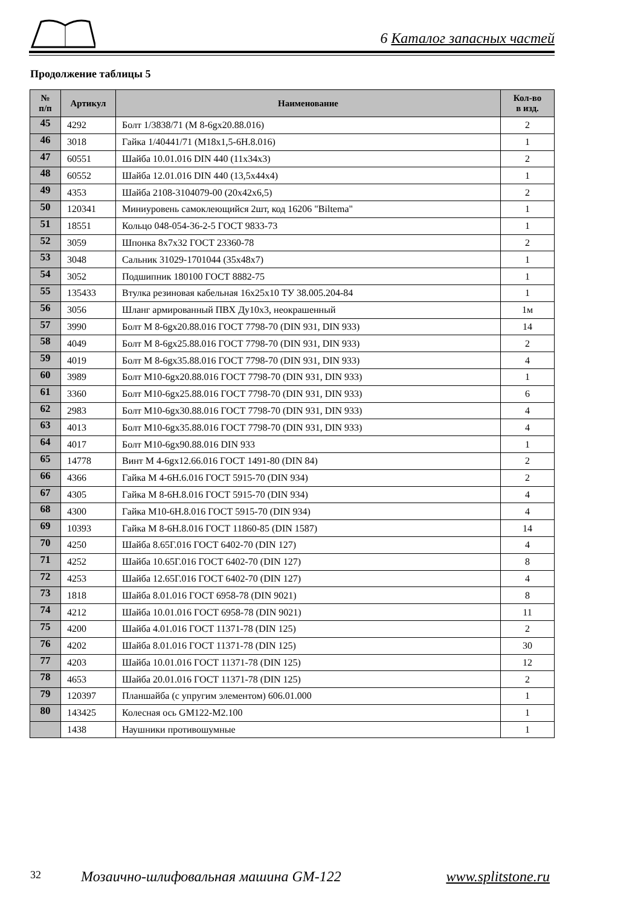6 Каталог запасных частей
Продолжение таблицы 5
| № п/п | Артикул | Наименование | Кол-во в изд. |
| --- | --- | --- | --- |
| 45 | 4292 | Болт 1/3838/71 (М 8-6gх20.88.016) | 2 |
| 46 | 3018 | Гайка 1/40441/71 (М18х1,5-6Н.8.016) | 1 |
| 47 | 60551 | Шайба 10.01.016 DIN 440 (11х34х3) | 2 |
| 48 | 60552 | Шайба 12.01.016 DIN 440 (13,5х44х4) | 1 |
| 49 | 4353 | Шайба 2108-3104079-00 (20х42х6,5) | 2 |
| 50 | 120341 | Миниуровень самоклеющийся 2шт, код 16206 "Biltema" | 1 |
| 51 | 18551 | Кольцо 048-054-36-2-5 ГОСТ 9833-73 | 1 |
| 52 | 3059 | Шпонка 8х7х32 ГОСТ 23360-78 | 2 |
| 53 | 3048 | Сальник 31029-1701044 (35х48х7) | 1 |
| 54 | 3052 | Подшипник 180100 ГОСТ 8882-75 | 1 |
| 55 | 135433 | Втулка резиновая кабельная 16х25х10 ТУ 38.005.204-84 | 1 |
| 56 | 3056 | Шланг армированный ПВХ Ду10х3, неокрашенный | 1м |
| 57 | 3990 | Болт М 8-6gх20.88.016 ГОСТ 7798-70 (DIN 931, DIN 933) | 14 |
| 58 | 4049 | Болт М 8-6gх25.88.016 ГОСТ 7798-70 (DIN 931, DIN 933) | 2 |
| 59 | 4019 | Болт М 8-6gх35.88.016 ГОСТ 7798-70 (DIN 931, DIN 933) | 4 |
| 60 | 3989 | Болт М10-6gх20.88.016 ГОСТ 7798-70 (DIN 931, DIN 933) | 1 |
| 61 | 3360 | Болт М10-6gх25.88.016 ГОСТ 7798-70 (DIN 931, DIN 933) | 6 |
| 62 | 2983 | Болт М10-6gх30.88.016 ГОСТ 7798-70 (DIN 931, DIN 933) | 4 |
| 63 | 4013 | Болт М10-6gх35.88.016 ГОСТ 7798-70 (DIN 931, DIN 933) | 4 |
| 64 | 4017 | Болт М10-6gх90.88.016 DIN 933 | 1 |
| 65 | 14778 | Винт М 4-6gх12.66.016 ГОСТ 1491-80 (DIN 84) | 2 |
| 66 | 4366 | Гайка М 4-6Н.6.016 ГОСТ 5915-70 (DIN 934) | 2 |
| 67 | 4305 | Гайка М 8-6Н.8.016 ГОСТ 5915-70 (DIN 934) | 4 |
| 68 | 4300 | Гайка М10-6Н.8.016 ГОСТ 5915-70 (DIN 934) | 4 |
| 69 | 10393 | Гайка М 8-6Н.8.016 ГОСТ 11860-85 (DIN 1587) | 14 |
| 70 | 4250 | Шайба 8.65Г.016 ГОСТ 6402-70 (DIN 127) | 4 |
| 71 | 4252 | Шайба 10.65Г.016 ГОСТ 6402-70 (DIN 127) | 8 |
| 72 | 4253 | Шайба 12.65Г.016 ГОСТ 6402-70 (DIN 127) | 4 |
| 73 | 1818 | Шайба 8.01.016 ГОСТ 6958-78 (DIN 9021) | 8 |
| 74 | 4212 | Шайба 10.01.016 ГОСТ 6958-78 (DIN 9021) | 11 |
| 75 | 4200 | Шайба 4.01.016 ГОСТ 11371-78 (DIN 125) | 2 |
| 76 | 4202 | Шайба 8.01.016 ГОСТ 11371-78 (DIN 125) | 30 |
| 77 | 4203 | Шайба 10.01.016 ГОСТ 11371-78 (DIN 125) | 12 |
| 78 | 4653 | Шайба 20.01.016 ГОСТ 11371-78 (DIN 125) | 2 |
| 79 | 120397 | Планшайба (с упругим элементом) 606.01.000 | 1 |
| 80 | 143425 | Колесная ось GM122-M2.100 | 1 |
| | 1438 | Наушники противошумные | 1 |
32 Мозаично-шлифовальная машина GM-122 www.splitstone.ru